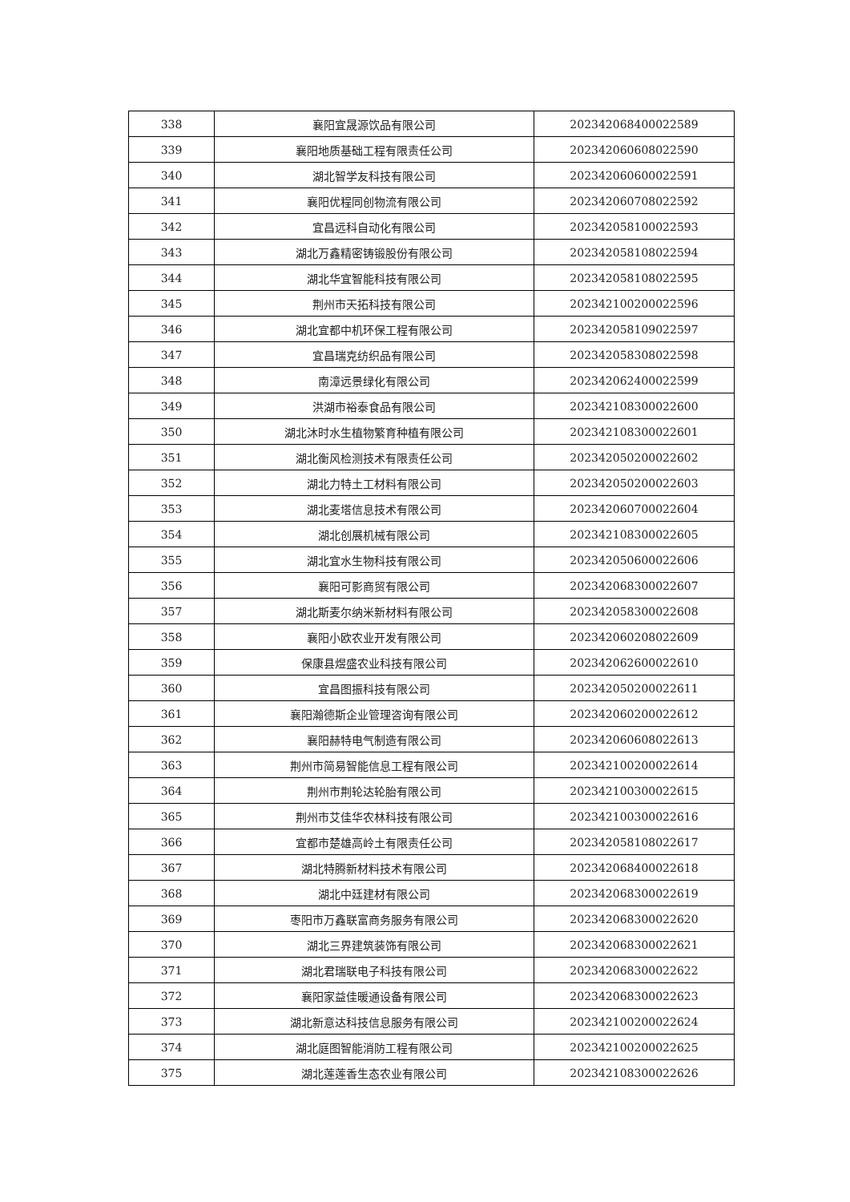| 338 | 襄阳宜晟源饮品有限公司 | 202342068400022589 |
| 339 | 襄阳地质基础工程有限责任公司 | 202342060608022590 |
| 340 | 湖北智学友科技有限公司 | 202342060600022591 |
| 341 | 襄阳优程同创物流有限公司 | 202342060708022592 |
| 342 | 宜昌远科自动化有限公司 | 202342058100022593 |
| 343 | 湖北万鑫精密铸锻股份有限公司 | 202342058108022594 |
| 344 | 湖北华宜智能科技有限公司 | 202342058108022595 |
| 345 | 荆州市天拓科技有限公司 | 202342100200022596 |
| 346 | 湖北宜都中机环保工程有限公司 | 202342058109022597 |
| 347 | 宜昌瑞克纺织品有限公司 | 202342058308022598 |
| 348 | 南漳远景绿化有限公司 | 202342062400022599 |
| 349 | 洪湖市裕泰食品有限公司 | 202342108300022600 |
| 350 | 湖北沐时水生植物繁育种植有限公司 | 202342108300022601 |
| 351 | 湖北衡风检测技术有限责任公司 | 202342050200022602 |
| 352 | 湖北力特土工材料有限公司 | 202342050200022603 |
| 353 | 湖北麦塔信息技术有限公司 | 202342060700022604 |
| 354 | 湖北创展机械有限公司 | 202342108300022605 |
| 355 | 湖北宜水生物科技有限公司 | 202342050600022606 |
| 356 | 襄阳可影商贸有限公司 | 202342068300022607 |
| 357 | 湖北斯麦尔纳米新材料有限公司 | 202342058300022608 |
| 358 | 襄阳小欧农业开发有限公司 | 202342060208022609 |
| 359 | 保康县煜盛农业科技有限公司 | 202342062600022610 |
| 360 | 宜昌图振科技有限公司 | 202342050200022611 |
| 361 | 襄阳瀚德斯企业管理咨询有限公司 | 202342060200022612 |
| 362 | 襄阳赫特电气制造有限公司 | 202342060608022613 |
| 363 | 荆州市简易智能信息工程有限公司 | 202342100200022614 |
| 364 | 荆州市荆轮达轮胎有限公司 | 202342100300022615 |
| 365 | 荆州市艾佳华农林科技有限公司 | 202342100300022616 |
| 366 | 宜都市楚雄高岭土有限责任公司 | 202342058108022617 |
| 367 | 湖北特腾新材料技术有限公司 | 202342068400022618 |
| 368 | 湖北中廷建材有限公司 | 202342068300022619 |
| 369 | 枣阳市万鑫联富商务服务有限公司 | 202342068300022620 |
| 370 | 湖北三界建筑装饰有限公司 | 202342068300022621 |
| 371 | 湖北君瑞联电子科技有限公司 | 202342068300022622 |
| 372 | 襄阳家益佳暖通设备有限公司 | 202342068300022623 |
| 373 | 湖北新意达科技信息服务有限公司 | 202342100200022624 |
| 374 | 湖北庭图智能消防工程有限公司 | 202342100200022625 |
| 375 | 湖北莲莲香生态农业有限公司 | 202342108300022626 |